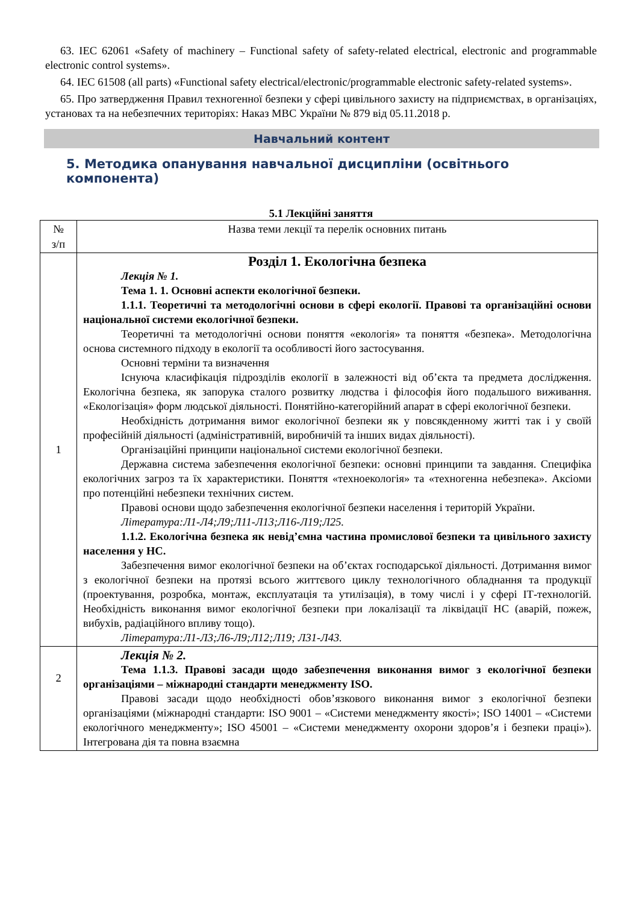63. IEC 62061 «Safety of machinery – Functional safety of safety-related electrical, electronic and programmable electronic control systems».
64. IEC 61508 (all parts) «Functional safety electrical/electronic/programmable electronic safety-related systems».
65. Про затвердження Правил техногенної безпеки у сфері цивільного захисту на підприємствах, в організаціях, установах та на небезпечних територіях: Наказ МВС України № 879 від 05.11.2018 р.
Навчальний контент
5. Методика опанування навчальної дисципліни (освітнього компонента)
5.1 Лекційні заняття
| № з/п | Назва теми лекції та перелік основних питань |
| 1 | Розділ 1. Екологічна безпека Лекція № 1. Тема 1. 1. Основні аспекти екологічної безпеки. 1.1.1. Теоретичні та методологічні основи в сфері екології. Правові та організаційні основи національної системи екологічної безпеки. Теоретичні та методологічні основи поняття «екологія» та поняття «безпека». Методологічна основа системного підходу в екології та особливості його застосування. Основні терміни та визначення Існуюча класифікація підрозділів екології в залежності від об’єкта та предмета дослідження. Екологічна безпека, як запорука сталого розвитку людства і філософія його подальшого виживання. «Екологізація» форм людської діяльності. Понятійно-категорійний апарат в сфері екологічної безпеки. Необхідність дотримання вимог екологічної безпеки як у повсякденному житті так і у своїй професійній діяльності (адміністративній, виробничій та інших видах діяльності). Організаційні принципи національної системи екологічної безпеки. Державна система забезпечення екологічної безпеки: основні принципи та завдання. Специфіка екологічних загроз та їх характеристики. Поняття «техноекологія» та «техногенна небезпека». Аксіоми про потенційні небезпеки технічних систем. Правові основи щодо забезпечення екологічної безпеки населення і територій України. Література:Л1-Л4;Л9;Л11-Л13;Л16-Л19;Л25. 1.1.2. Екологічна безпека як невід’ємна частина промислової безпеки та цивільного захисту населення у НС. Забезпечення вимог екологічної безпеки на об’єктах господарської діяльності. Дотримання вимог з екологічної безпеки на протязі всього життєвого циклу технологічного обладнання та продукції (проектування, розробка, монтаж, експлуатація та утилізація), в тому числі і у сфері ІТ-технологій. Необхідність виконання вимог екологічної безпеки при локалізації та ліквідації НС (аварій, пожеж, вибухів, радіаційного впливу тощо). Література:Л1-Л3;Л6-Л9;Л12;Л19; Л31-Л43. |
| 2 | Лекція № 2. Тема 1.1.3. Правові засади щодо забезпечення виконання вимог з екологічної безпеки організаціями – міжнародні стандарти менеджменту ISO. Правові засади щодо необхідності обов’язкового виконання вимог з екологічної безпеки організаціями (міжнародні стандарти: ISO 9001 – «Системи менеджменту якості»; ISO 14001 – «Системи екологічного менеджменту»; ISO 45001 – «Системи менеджменту охорони здоров’я і безпеки праці»). Інтегрована дія та повна взаємна |